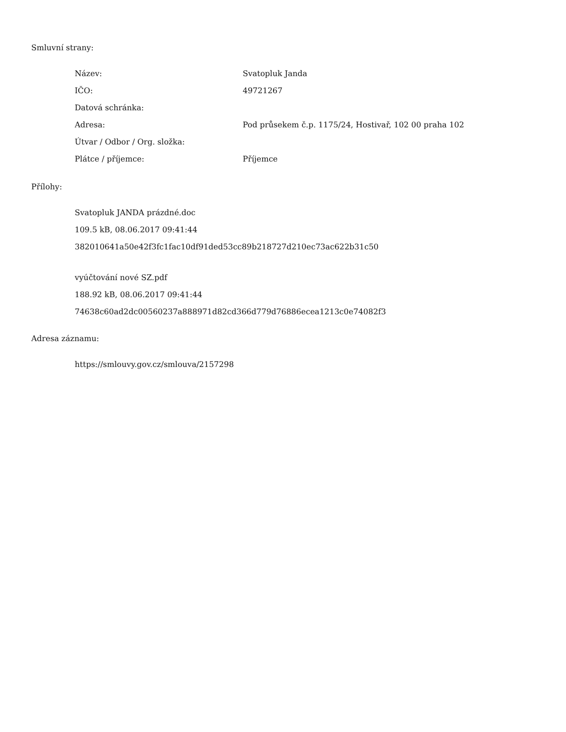Smluvní strany:
| Název: | Svatopluk Janda |
| IČO: | 49721267 |
| Datová schránka: | |
| Adresa: | Pod průsekem č.p. 1175/24, Hostivař, 102 00 praha 102 |
| Útvar / Odbor / Org. složka: | |
| Plátce / příjemce: | Příjemce |
Přílohy:
Svatopluk JANDA prázdné.doc
109.5 kB, 08.06.2017 09:41:44
382010641a50e42f3fc1fac10df91ded53cc89b218727d210ec73ac622b31c50
vyúčtování nové SZ.pdf
188.92 kB, 08.06.2017 09:41:44
74638c60ad2dc00560237a888971d82cd366d779d76886ecea1213c0e74082f3
Adresa záznamu:
https://smlouvy.gov.cz/smlouva/2157298